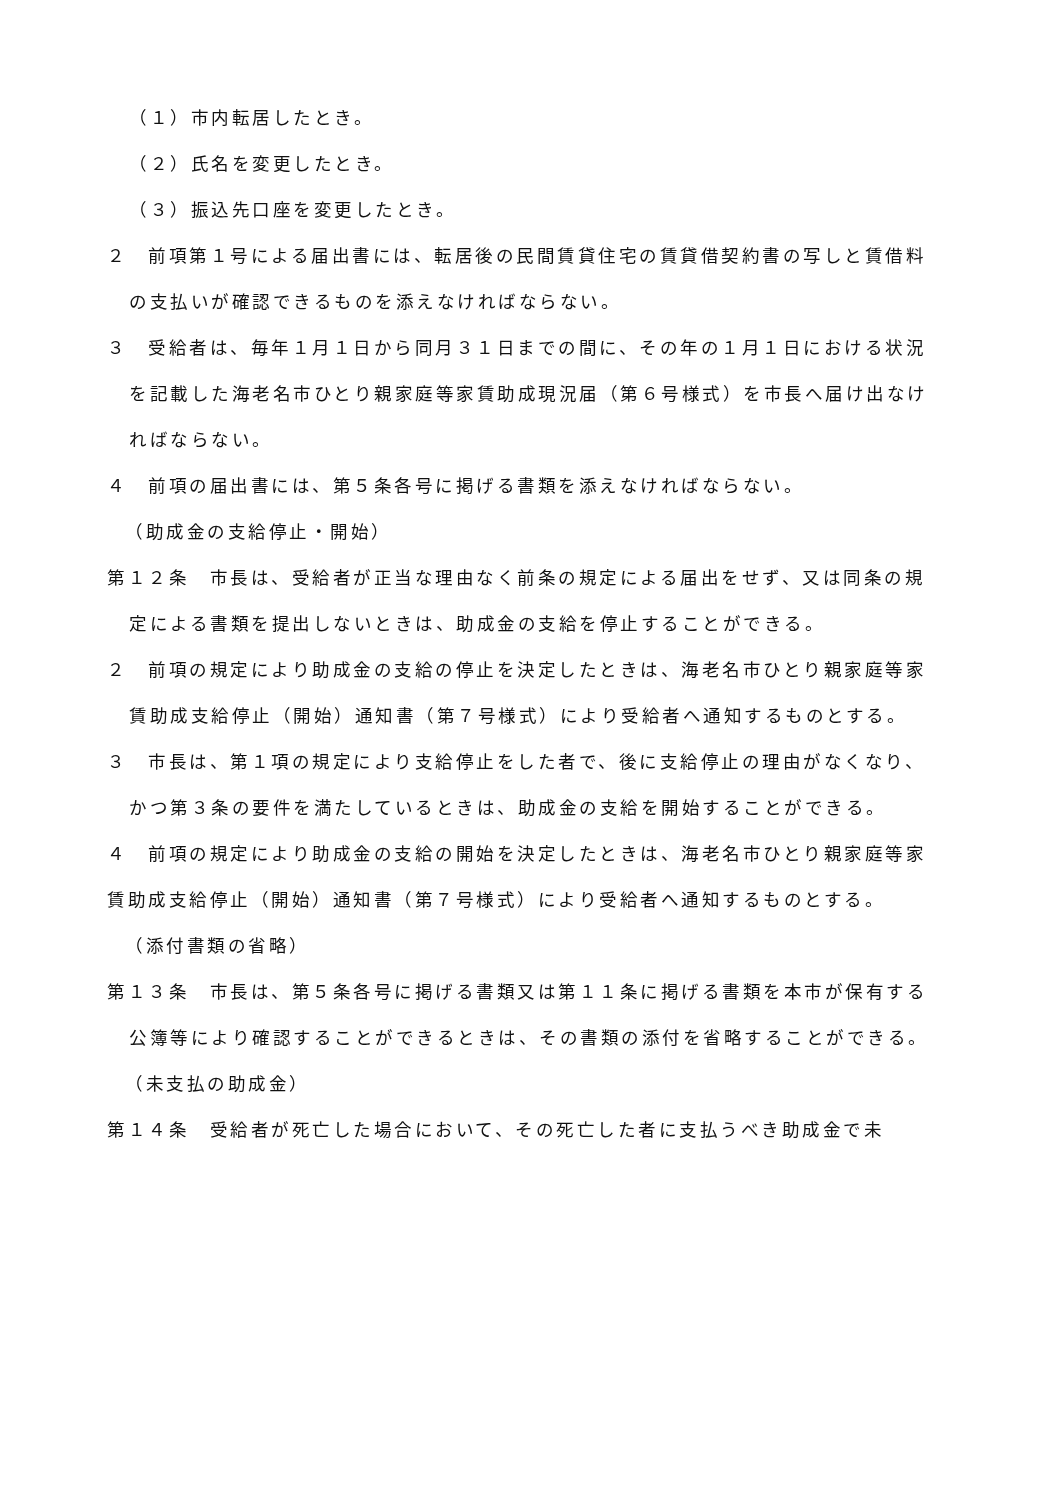（１）市内転居したとき。
（２）氏名を変更したとき。
（３）振込先口座を変更したとき。
２　前項第１号による届出書には、転居後の民間賃貸住宅の賃貸借契約書の写しと賃借料の支払いが確認できるものを添えなければならない。
３　受給者は、毎年１月１日から同月３１日までの間に、その年の１月１日における状況を記載した海老名市ひとり親家庭等家賃助成現況届（第６号様式）を市長へ届け出なければならない。
４　前項の届出書には、第５条各号に掲げる書類を添えなければならない。
（助成金の支給停止・開始）
第１２条　市長は、受給者が正当な理由なく前条の規定による届出をせず、又は同条の規定による書類を提出しないときは、助成金の支給を停止することができる。
２　前項の規定により助成金の支給の停止を決定したときは、海老名市ひとり親家庭等家賃助成支給停止（開始）通知書（第７号様式）により受給者へ通知するものとする。
３　市長は、第１項の規定により支給停止をした者で、後に支給停止の理由がなくなり、かつ第３条の要件を満たしているときは、助成金の支給を開始することができる。
４　前項の規定により助成金の支給の開始を決定したときは、海老名市ひとり親家庭等家賃助成支給停止（開始）通知書（第７号様式）により受給者へ通知するものとする。
（添付書類の省略）
第１３条　市長は、第５条各号に掲げる書類又は第１１条に掲げる書類を本市が保有する公簿等により確認することができるときは、その書類の添付を省略することができる。
（未支払の助成金）
第１４条　受給者が死亡した場合において、その死亡した者に支払うべき助成金で未